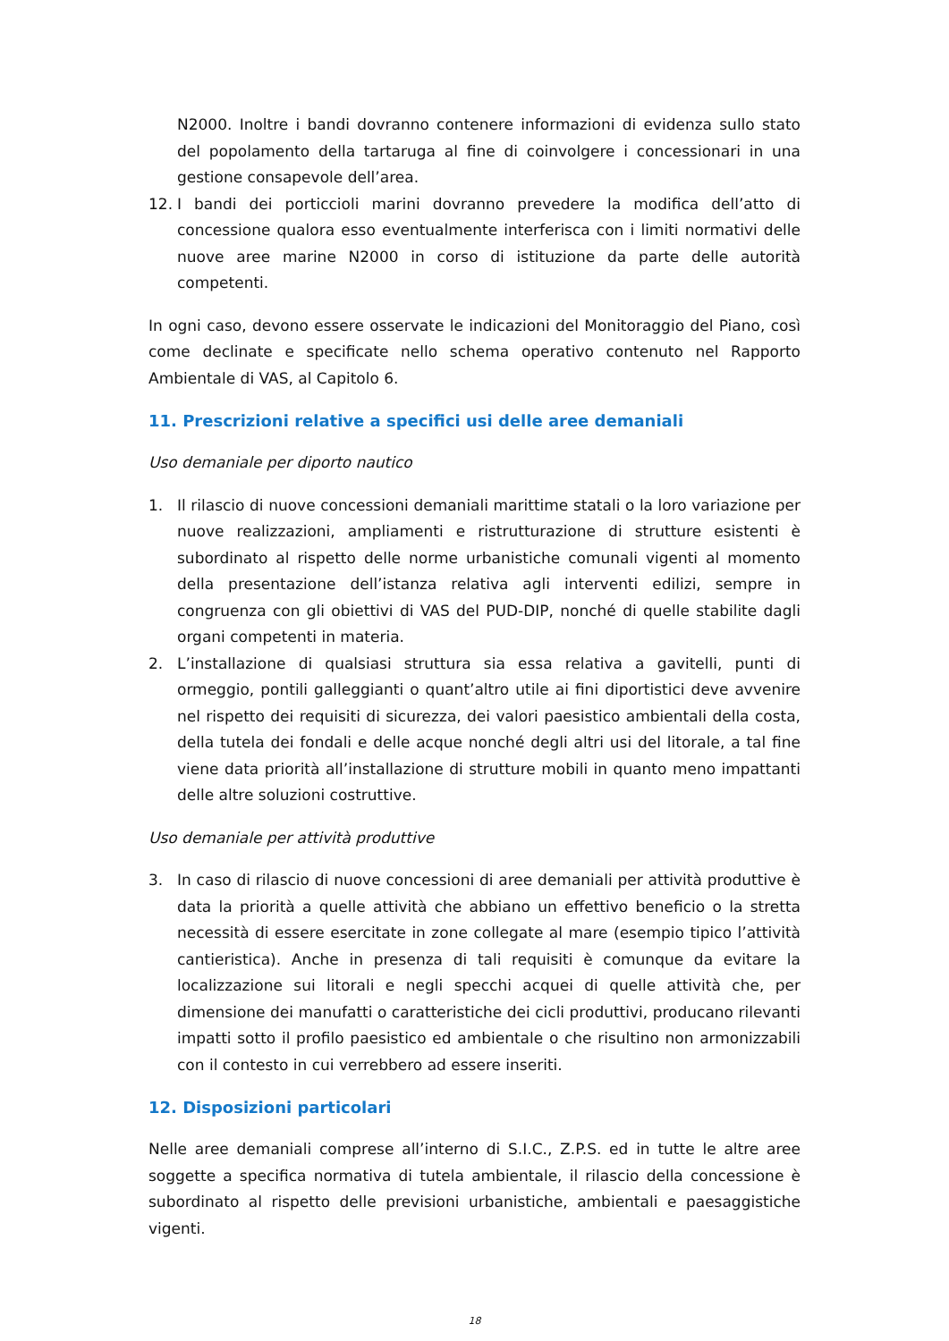N2000. Inoltre i bandi dovranno contenere informazioni di evidenza sullo stato del popolamento della tartaruga al fine di coinvolgere i concessionari in una gestione consapevole dell’area.
12. I bandi dei porticcioli marini dovranno prevedere la modifica dell’atto di concessione qualora esso eventualmente interferisca con i limiti normativi delle nuove aree marine N2000 in corso di istituzione da parte delle autorità competenti.
In ogni caso, devono essere osservate le indicazioni del Monitoraggio del Piano, così come declinate e specificate nello schema operativo contenuto nel Rapporto Ambientale di VAS, al Capitolo 6.
11. Prescrizioni relative a specifici usi delle aree demaniali
Uso demaniale per diporto nautico
1. Il rilascio di nuove concessioni demaniali marittime statali o la loro variazione per nuove realizzazioni, ampliamenti e ristrutturazione di strutture esistenti è subordinato al rispetto delle norme urbanistiche comunali vigenti al momento della presentazione dell’istanza relativa agli interventi edilizi, sempre in congruenza con gli obiettivi di VAS del PUD-DIP, nonché di quelle stabilite dagli organi competenti in materia.
2. L’installazione di qualsiasi struttura sia essa relativa a gavitelli, punti di ormeggio, pontili galleggianti o quant’altro utile ai fini diportistici deve avvenire nel rispetto dei requisiti di sicurezza, dei valori paesistico ambientali della costa, della tutela dei fondali e delle acque nonché degli altri usi del litorale, a tal fine viene data priorità all’installazione di strutture mobili in quanto meno impattanti delle altre soluzioni costruttive.
Uso demaniale per attività produttive
3. In caso di rilascio di nuove concessioni di aree demaniali per attività produttive è data la priorità a quelle attività che abbiano un effettivo beneficio o la stretta necessità di essere esercitate in zone collegate al mare (esempio tipico l’attività cantieristica). Anche in presenza di tali requisiti è comunque da evitare la localizzazione sui litorali e negli specchi acquei di quelle attività che, per dimensione dei manufatti o caratteristiche dei cicli produttivi, producano rilevanti impatti sotto il profilo paesistico ed ambientale o che risultino non armonizzabili con il contesto in cui verrebbero ad essere inseriti.
12. Disposizioni particolari
Nelle aree demaniali comprese all’interno di S.I.C., Z.P.S. ed in tutte le altre aree soggette a specifica normativa di tutela ambientale, il rilascio della concessione è subordinato al rispetto delle previsioni urbanistiche, ambientali e paesaggistiche vigenti.
18